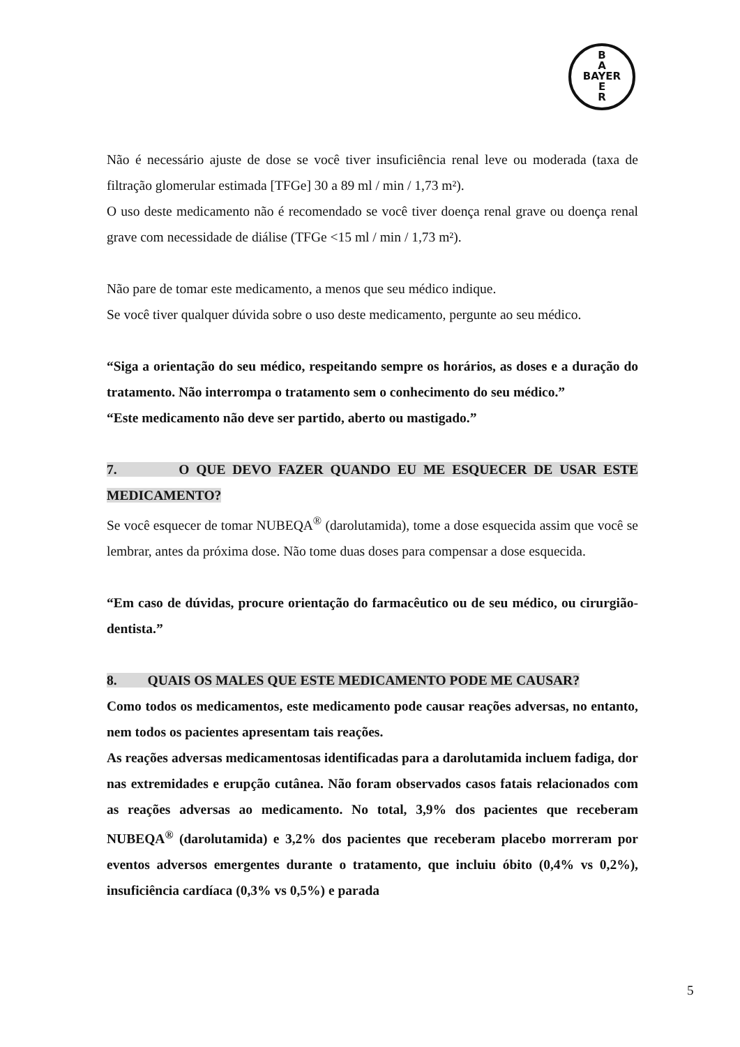B
A
BAYER
E
R
Não é necessário ajuste de dose se você tiver insuficiência renal leve ou moderada (taxa de filtração glomerular estimada [TFGe] 30 a 89 ml / min / 1,73 m²).
O uso deste medicamento não é recomendado se você tiver doença renal grave ou doença renal grave com necessidade de diálise (TFGe <15 ml / min / 1,73 m²).
Não pare de tomar este medicamento, a menos que seu médico indique.
Se você tiver qualquer dúvida sobre o uso deste medicamento, pergunte ao seu médico.
“Siga a orientação do seu médico, respeitando sempre os horários, as doses e a duração do tratamento. Não interrompa o tratamento sem o conhecimento do seu médico.”
“Este medicamento não deve ser partido, aberto ou mastigado.”
7. O QUE DEVO FAZER QUANDO EU ME ESQUECER DE USAR ESTE MEDICAMENTO?
Se você esquecer de tomar NUBEQA<sup>®</sup> (darolutamida), tome a dose esquecida assim que você se lembrar, antes da próxima dose. Não tome duas doses para compensar a dose esquecida.
“Em caso de dúvidas, procure orientação do farmacêutico ou de seu médico, ou cirurgião-dentista.”
8. QUAIS OS MALES QUE ESTE MEDICAMENTO PODE ME CAUSAR?
Como todos os medicamentos, este medicamento pode causar reações adversas, no entanto, nem todos os pacientes apresentam tais reações.
As reações adversas medicamentosas identificadas para a darolutamida incluem fadiga, dor nas extremidades e erupção cutânea. Não foram observados casos fatais relacionados com as reações adversas ao medicamento. No total, 3,9% dos pacientes que receberam NUBEQA<sup>®</sup> (darolutamida) e 3,2% dos pacientes que receberam placebo morreram por eventos adversos emergentes durante o tratamento, que incluiu óbito (0,4% vs 0,2%), insuficiência cardíaca (0,3% vs 0,5%) e parada
5